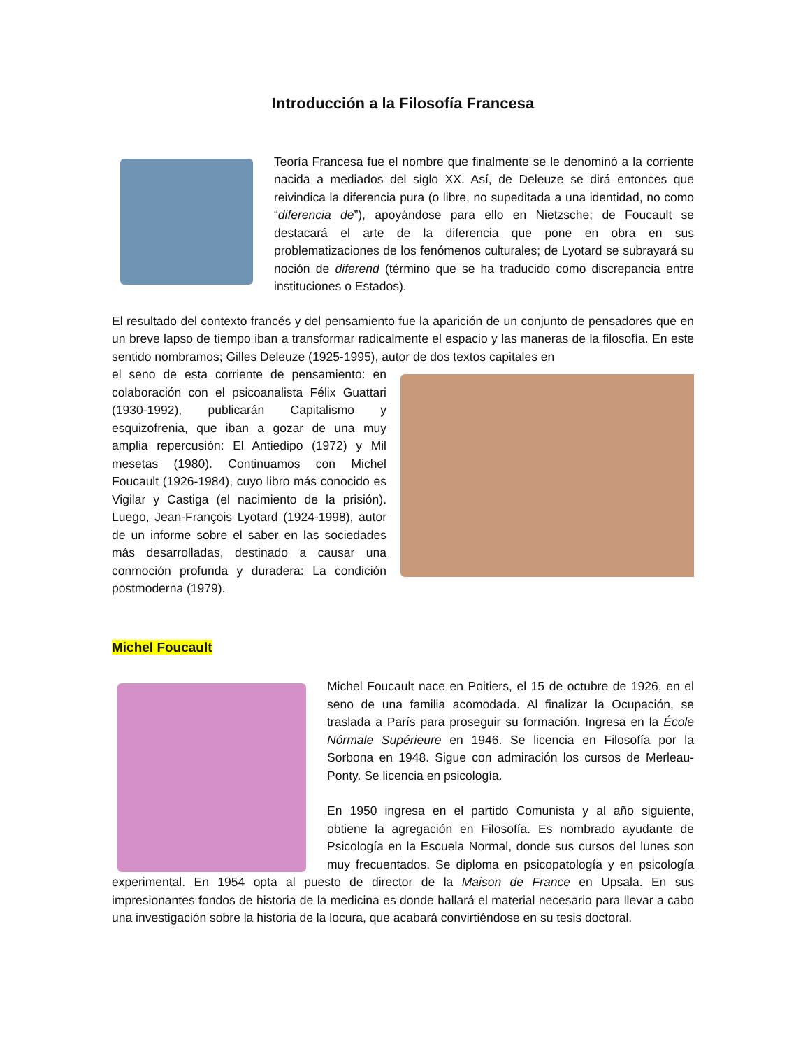Introducción a la Filosofía Francesa
Teoría Francesa fue el nombre que finalmente se le denominó a la corriente nacida a mediados del siglo XX. Así, de Deleuze se dirá entonces que reivindica la diferencia pura (o libre, no supeditada a una identidad, no como “diferencia de”), apoyándose para ello en Nietzsche; de Foucault se destacará el arte de la diferencia que pone en obra en sus problematizaciones de los fenómenos culturales; de Lyotard se subrayará su noción de diferend (término que se ha traducido como discrepancia entre instituciones o Estados).
El resultado del contexto francés y del pensamiento fue la aparición de un conjunto de pensadores que en un breve lapso de tiempo iban a transformar radicalmente el espacio y las maneras de la filosofía. En este sentido nombramos; Gilles Deleuze (1925-1995), autor de dos textos capitales en
el seno de esta corriente de pensamiento: en colaboración con el psicoanalista Félix Guattari (1930-1992), publicarán Capitalismo y esquizofrenia, que iban a gozar de una muy amplia repercusión: El Antiedipo (1972) y Mil mesetas (1980). Continuamos con Michel Foucault (1926-1984), cuyo libro más conocido es Vigilar y Castiga (el nacimiento de la prisión). Luego, Jean-François Lyotard (1924-1998), autor de un informe sobre el saber en las sociedades más desarrolladas, destinado a causar una conmoción profunda y duradera: La condición postmoderna (1979).
Michel Foucault
Michel Foucault nace en Poitiers, el 15 de octubre de 1926, en el seno de una familia acomodada. Al finalizar la Ocupación, se traslada a París para proseguir su formación. Ingresa en la École Nórmale Supérieure en 1946. Se licencia en Filosofía por la Sorbona en 1948. Sigue con admiración los cursos de Merleau-Ponty. Se licencia en psicología.
En 1950 ingresa en el partido Comunista y al año siguiente, obtiene la agregación en Filosofía. Es nombrado ayudante de Psicología en la Escuela Normal, donde sus cursos del lunes son muy frecuentados. Se diploma en psicopatología y en psicología experimental. En 1954 opta al puesto de director de la Maison de France en Upsala. En sus impresionantes fondos de historia de la medicina es donde hallará el material necesario para llevar a cabo una investigación sobre la historia de la locura, que acabará convirtiéndose en su tesis doctoral.